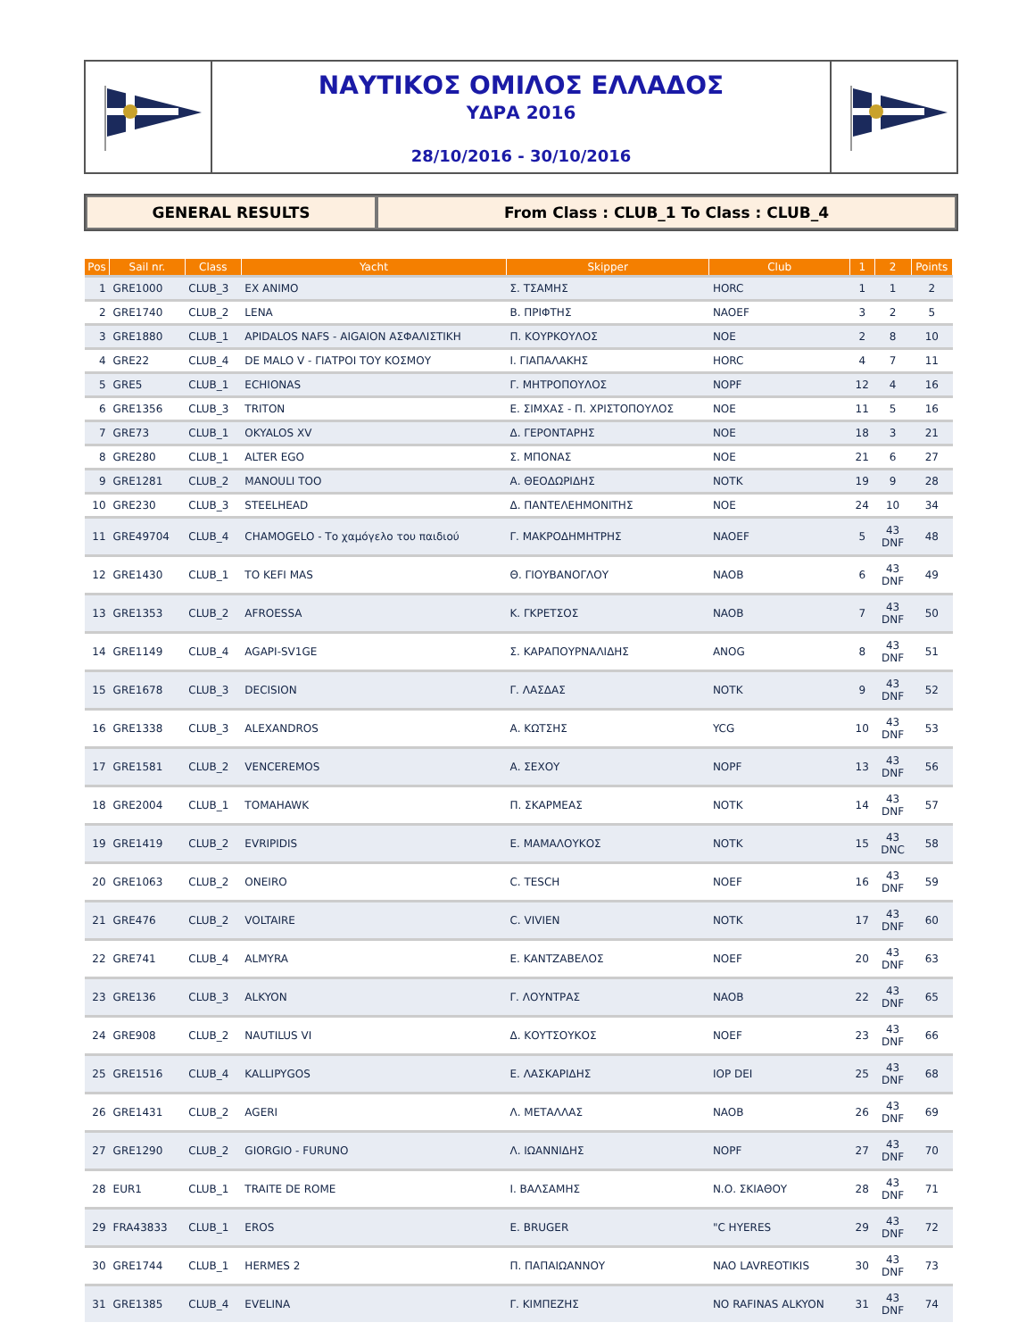ΝΑΥΤΙΚΟΣ ΟΜΙΛΟΣ ΕΛΛΑΔΟΣ
ΥΔΡΑ 2016
28/10/2016 - 30/10/2016
GENERAL RESULTS From Class : CLUB_1 To Class : CLUB_4
| Pos | Sail nr. | Class | Yacht | Skipper | Club | 1 | 2 | Points |
| --- | --- | --- | --- | --- | --- | --- | --- | --- |
| 1 | GRE1000 | CLUB_3 | EX ANIMO | Σ. ΤΣΑΜΗΣ | HORC | 1 | 1 | 2 |
| 2 | GRE1740 | CLUB_2 | LENA | Β. ΠΡΙΦΤΗΣ | NAOEF | 3 | 2 | 5 |
| 3 | GRE1880 | CLUB_1 | APIDALOS NAFS - AIGAION ΑΣΦΑΛΙΣΤΙΚΗ | Π. ΚΟΥΡΚΟΥΛΟΣ | NOE | 2 | 8 | 10 |
| 4 | GRE22 | CLUB_4 | DE MALO V - ΓΙΑΤΡΟΙ ΤΟΥ ΚΟΣΜΟΥ | Ι. ΓΙΑΠΑΛΑΚΗΣ | HORC | 4 | 7 | 11 |
| 5 | GRE5 | CLUB_1 | ECHIONAS | Γ. ΜΗΤΡΟΠΟΥΛΟΣ | NOPF | 12 | 4 | 16 |
| 6 | GRE1356 | CLUB_3 | TRITON | Ε. ΣΙΜΧΑΣ - Π. ΧΡΙΣΤΟΠΟΥΛΟΣ | NOE | 11 | 5 | 16 |
| 7 | GRE73 | CLUB_1 | OKYALOS XV | Δ. ΓΕΡΟΝΤΑΡΗΣ | NOE | 18 | 3 | 21 |
| 8 | GRE280 | CLUB_1 | ALTER EGO | Σ. ΜΠΟΝΑΣ | NOE | 21 | 6 | 27 |
| 9 | GRE1281 | CLUB_2 | MANOULI TOO | Α. ΘΕΟΔΩΡΙΔΗΣ | NOTK | 19 | 9 | 28 |
| 10 | GRE230 | CLUB_3 | STEELHEAD | Δ. ΠΑΝΤΕΛΕΗΜΟΝΙΤΗΣ | NOE | 24 | 10 | 34 |
| 11 | GRE49704 | CLUB_4 | CHAMOGELO - Το χαμόγελο του παιδιού | Γ. ΜΑΚΡΟΔΗΜΗΤΡΗΣ | NAOEF | 5 | 43 DNF | 48 |
| 12 | GRE1430 | CLUB_1 | TO KEFI MAS | Θ. ΓΙΟΥΒΑΝΟΓΛΟΥ | NAOB | 6 | 43 DNF | 49 |
| 13 | GRE1353 | CLUB_2 | AFROESSA | Κ. ΓΚΡΕΤΣΟΣ | NAOB | 7 | 43 DNF | 50 |
| 14 | GRE1149 | CLUB_4 | AGAPI-SV1GE | Σ. ΚΑΡΑΠΟΥΡΝΑΛΙΔΗΣ | ANOG | 8 | 43 DNF | 51 |
| 15 | GRE1678 | CLUB_3 | DECISION | Γ. ΛΑΣΔΑΣ | NOTK | 9 | 43 DNF | 52 |
| 16 | GRE1338 | CLUB_3 | ALEXANDROS | Α. ΚΩΤΣΗΣ | YCG | 10 | 43 DNF | 53 |
| 17 | GRE1581 | CLUB_2 | VENCEREMOS | Α. ΣΕΧΟΥ | NOPF | 13 | 43 DNF | 56 |
| 18 | GRE2004 | CLUB_1 | TOMAHAWK | Π. ΣΚΑΡΜΕΑΣ | NOTK | 14 | 43 DNF | 57 |
| 19 | GRE1419 | CLUB_2 | EVRIPIDIS | Ε. ΜΑΜΑΛΟΥΚΟΣ | NOTK | 15 | 43 DNC | 58 |
| 20 | GRE1063 | CLUB_2 | ONEIRO | C. TESCH | NOEF | 16 | 43 DNF | 59 |
| 21 | GRE476 | CLUB_2 | VOLTAIRE | C. VIVIEN | NOTK | 17 | 43 DNF | 60 |
| 22 | GRE741 | CLUB_4 | ALMYRA | Ε. ΚΑΝΤΖΑΒΕΛΟΣ | NOEF | 20 | 43 DNF | 63 |
| 23 | GRE136 | CLUB_3 | ALKYON | Γ. ΛΟΥΝΤΡΑΣ | NAOB | 22 | 43 DNF | 65 |
| 24 | GRE908 | CLUB_2 | NAUTILUS VI | Δ. ΚΟΥΤΣΟΥΚΟΣ | NOEF | 23 | 43 DNF | 66 |
| 25 | GRE1516 | CLUB_4 | KALLIPYGOS | Ε. ΛΑΣΚΑΡΙΔΗΣ | IOP DEI | 25 | 43 DNF | 68 |
| 26 | GRE1431 | CLUB_2 | AGERI | Λ. ΜΕΤΑΛΛΑΣ | NAOB | 26 | 43 DNF | 69 |
| 27 | GRE1290 | CLUB_2 | GIORGIO - FURUNO | Λ. ΙΩΑΝΝΙΔΗΣ | NOPF | 27 | 43 DNF | 70 |
| 28 | EUR1 | CLUB_1 | TRAITE DE ROME | Ι. ΒΑΛΣΑΜΗΣ | Ν.Ο. ΣΚΙΑΘΟΥ | 28 | 43 DNF | 71 |
| 29 | FRA43833 | CLUB_1 | EROS | E. BRUGER | "C HYERES | 29 | 43 DNF | 72 |
| 30 | GRE1744 | CLUB_1 | HERMES 2 | Π. ΠΑΠΑΙΩΑΝΝΟΥ | NAO LAVREOTIKIS | 30 | 43 DNF | 73 |
| 31 | GRE1385 | CLUB_4 | EVELINA | Γ. ΚΙΜΠΕΖΗΣ | NO RAFINAS ALKYON | 31 | 43 DNF | 74 |